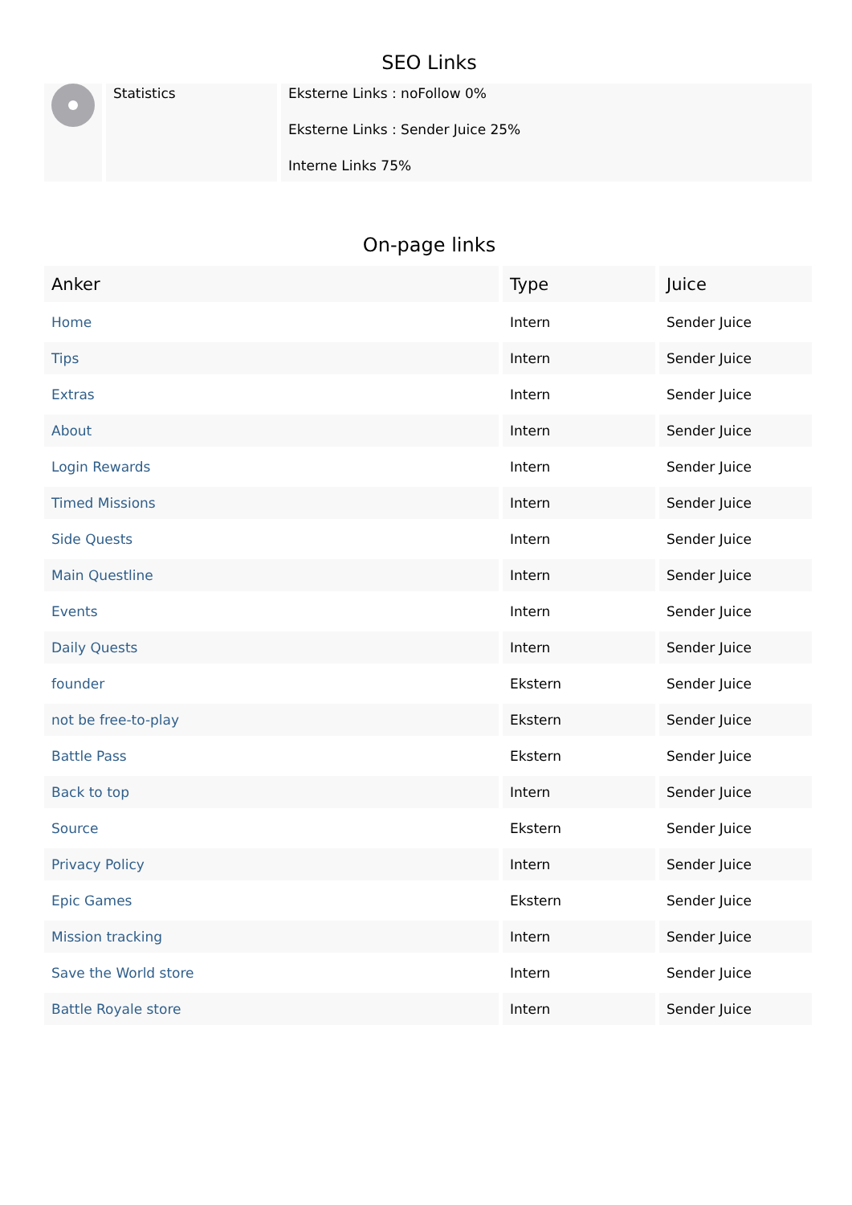SEO Links
| | Statistics | Eksterne Links : noFollow 0% Eksterne Links : Sender Juice 25% Interne Links 75% |
On-page links
| Anker | Type | Juice |
| --- | --- | --- |
| Home | Intern | Sender Juice |
| Tips | Intern | Sender Juice |
| Extras | Intern | Sender Juice |
| About | Intern | Sender Juice |
| Login Rewards | Intern | Sender Juice |
| Timed Missions | Intern | Sender Juice |
| Side Quests | Intern | Sender Juice |
| Main Questline | Intern | Sender Juice |
| Events | Intern | Sender Juice |
| Daily Quests | Intern | Sender Juice |
| founder | Ekstern | Sender Juice |
| not be free-to-play | Ekstern | Sender Juice |
| Battle Pass | Ekstern | Sender Juice |
| Back to top | Intern | Sender Juice |
| Source | Ekstern | Sender Juice |
| Privacy Policy | Intern | Sender Juice |
| Epic Games | Ekstern | Sender Juice |
| Mission tracking | Intern | Sender Juice |
| Save the World store | Intern | Sender Juice |
| Battle Royale store | Intern | Sender Juice |